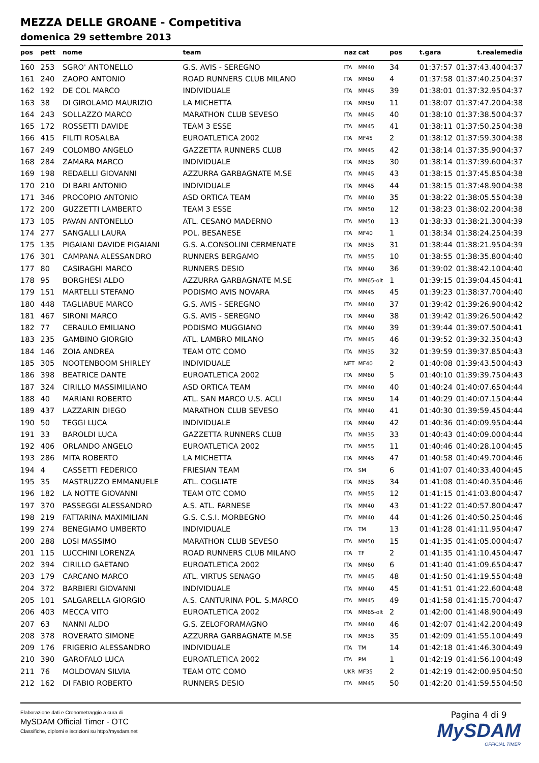MEZZA DELLE GROANE - Competitiva
domenica 29 settembre 2013
| pos | pett | nome | team | naz | cat | pos | t.gara | t.reale | media |
| --- | --- | --- | --- | --- | --- | --- | --- | --- | --- |
| 160 | 253 | SGRO' ANTONELLO | G.S. AVIS - SEREGNO | ITA | MM40 | 34 | 01:37:57 | 01:37:43.40 | 04:37 |
| 161 | 240 | ZAOPO ANTONIO | ROAD RUNNERS CLUB MILANO | ITA | MM60 | 4 | 01:37:58 | 01:37:40.25 | 04:37 |
| 162 | 192 | DE COL MARCO | INDIVIDUALE | ITA | MM45 | 39 | 01:38:01 | 01:37:32.95 | 04:37 |
| 163 | 38 | DI GIROLAMO MAURIZIO | LA MICHETTA | ITA | MM50 | 11 | 01:38:07 | 01:37:47.20 | 04:38 |
| 164 | 243 | SOLLAZZO MARCO | MARATHON CLUB SEVESO | ITA | MM45 | 40 | 01:38:10 | 01:37:38.50 | 04:37 |
| 165 | 172 | ROSSETTI DAVIDE | TEAM 3 ESSE | ITA | MM45 | 41 | 01:38:11 | 01:37:50.25 | 04:38 |
| 166 | 415 | FILITI ROSALBA | EUROATLETICA 2002 | ITA | MF45 | 2 | 01:38:12 | 01:37:59.30 | 04:38 |
| 167 | 249 | COLOMBO ANGELO | GAZZETTA RUNNERS CLUB | ITA | MM45 | 42 | 01:38:14 | 01:37:35.90 | 04:37 |
| 168 | 284 | ZAMARA MARCO | INDIVIDUALE | ITA | MM35 | 30 | 01:38:14 | 01:37:39.60 | 04:37 |
| 169 | 198 | REDAELLI GIOVANNI | AZZURRA GARBAGNATE M.SE | ITA | MM45 | 43 | 01:38:15 | 01:37:45.85 | 04:38 |
| 170 | 210 | DI BARI ANTONIO | INDIVIDUALE | ITA | MM45 | 44 | 01:38:15 | 01:37:48.90 | 04:38 |
| 171 | 346 | PROCOPIO ANTONIO | ASD ORTICA TEAM | ITA | MM40 | 35 | 01:38:22 | 01:38:05.55 | 04:38 |
| 172 | 200 | GUZZETTI LAMBERTO | TEAM 3 ESSE | ITA | MM50 | 12 | 01:38:23 | 01:38:02.20 | 04:38 |
| 173 | 105 | PAVAN ANTONELLO | ATL. CESANO MADERNO | ITA | MM50 | 13 | 01:38:33 | 01:38:21.30 | 04:39 |
| 174 | 277 | SANGALLI LAURA | POL. BESANESE | ITA | MF40 | 1 | 01:38:34 | 01:38:24.25 | 04:39 |
| 175 | 135 | PIGAIANI DAVIDE PIGAIANI | G.S. A.CONSOLINI CERMENATE | ITA | MM35 | 31 | 01:38:44 | 01:38:21.95 | 04:39 |
| 176 | 301 | CAMPANA ALESSANDRO | RUNNERS BERGAMO | ITA | MM55 | 10 | 01:38:55 | 01:38:35.80 | 04:40 |
| 177 | 80 | CASIRAGHI MARCO | RUNNERS DESIO | ITA | MM40 | 36 | 01:39:02 | 01:38:42.10 | 04:40 |
| 178 | 95 | BORGHESI ALDO | AZZURRA GARBAGNATE M.SE | ITA | MM65-olt | 1 | 01:39:15 | 01:39:04.45 | 04:41 |
| 179 | 151 | MARTELLI STEFANO | PODISMO AVIS NOVARA | ITA | MM45 | 45 | 01:39:23 | 01:38:37.70 | 04:40 |
| 180 | 448 | TAGLIABUE MARCO | G.S. AVIS - SEREGNO | ITA | MM40 | 37 | 01:39:42 | 01:39:26.90 | 04:42 |
| 181 | 467 | SIRONI MARCO | G.S. AVIS - SEREGNO | ITA | MM40 | 38 | 01:39:42 | 01:39:26.50 | 04:42 |
| 182 | 77 | CERAULO EMILIANO | PODISMO MUGGIANO | ITA | MM40 | 39 | 01:39:44 | 01:39:07.50 | 04:41 |
| 183 | 235 | GAMBINO GIORGIO | ATL. LAMBRO MILANO | ITA | MM45 | 46 | 01:39:52 | 01:39:32.35 | 04:43 |
| 184 | 146 | ZOIA ANDREA | TEAM OTC COMO | ITA | MM35 | 32 | 01:39:59 | 01:39:37.85 | 04:43 |
| 185 | 305 | NOOTENBOOM SHIRLEY | INDIVIDUALE | NET | MF40 | 2 | 01:40:08 | 01:39:43.50 | 04:43 |
| 186 | 398 | BEATRICE DANTE | EUROATLETICA 2002 | ITA | MM60 | 5 | 01:40:10 | 01:39:39.75 | 04:43 |
| 187 | 324 | CIRILLO MASSIMILIANO | ASD ORTICA TEAM | ITA | MM40 | 40 | 01:40:24 | 01:40:07.65 | 04:44 |
| 188 | 40 | MARIANI ROBERTO | ATL. SAN MARCO U.S. ACLI | ITA | MM50 | 14 | 01:40:29 | 01:40:07.15 | 04:44 |
| 189 | 437 | LAZZARIN DIEGO | MARATHON CLUB SEVESO | ITA | MM40 | 41 | 01:40:30 | 01:39:59.45 | 04:44 |
| 190 | 50 | TEGGI LUCA | INDIVIDUALE | ITA | MM40 | 42 | 01:40:36 | 01:40:09.95 | 04:44 |
| 191 | 33 | BAROLDI LUCA | GAZZETTA RUNNERS CLUB | ITA | MM35 | 33 | 01:40:43 | 01:40:09.00 | 04:44 |
| 192 | 406 | ORLANDO ANGELO | EUROATLETICA 2002 | ITA | MM55 | 11 | 01:40:46 | 01:40:28.10 | 04:45 |
| 193 | 286 | MITA ROBERTO | LA MICHETTA | ITA | MM45 | 47 | 01:40:58 | 01:40:49.70 | 04:46 |
| 194 | 4 | CASSETTI FEDERICO | FRIESIAN TEAM | ITA | SM | 6 | 01:41:07 | 01:40:33.40 | 04:45 |
| 195 | 35 | MASTRUZZO EMMANUELE | ATL. COGLIATE | ITA | MM35 | 34 | 01:41:08 | 01:40:40.35 | 04:46 |
| 196 | 182 | LA NOTTE GIOVANNI | TEAM OTC COMO | ITA | MM55 | 12 | 01:41:15 | 01:41:03.80 | 04:47 |
| 197 | 370 | PASSEGGI ALESSANDRO | A.S. ATL. FARNESE | ITA | MM40 | 43 | 01:41:22 | 01:40:57.80 | 04:47 |
| 198 | 219 | FATTARINA MAXIMILIAN | G.S. C.S.I. MORBEGNO | ITA | MM40 | 44 | 01:41:26 | 01:40:50.25 | 04:46 |
| 199 | 274 | BENEGIAMO UMBERTO | INDIVIDUALE | ITA | TM | 13 | 01:41:28 | 01:41:11.95 | 04:47 |
| 200 | 288 | LOSI MASSIMO | MARATHON CLUB SEVESO | ITA | MM50 | 15 | 01:41:35 | 01:41:05.00 | 04:47 |
| 201 | 115 | LUCCHINI LORENZA | ROAD RUNNERS CLUB MILANO | ITA | TF | 2 | 01:41:35 | 01:41:10.45 | 04:47 |
| 202 | 394 | CIRILLO GAETANO | EUROATLETICA 2002 | ITA | MM60 | 6 | 01:41:40 | 01:41:09.65 | 04:47 |
| 203 | 179 | CARCANO MARCO | ATL. VIRTUS SENAGO | ITA | MM45 | 48 | 01:41:50 | 01:41:19.55 | 04:48 |
| 204 | 372 | BARBIERI GIOVANNI | INDIVIDUALE | ITA | MM40 | 45 | 01:41:51 | 01:41:22.60 | 04:48 |
| 205 | 101 | SALGARELLA GIORGIO | A.S. CANTURINA POL. S.MARCO | ITA | MM45 | 49 | 01:41:58 | 01:41:15.70 | 04:47 |
| 206 | 403 | MECCA VITO | EUROATLETICA 2002 | ITA | MM65-olt | 2 | 01:42:00 | 01:41:48.90 | 04:49 |
| 207 | 63 | NANNI ALDO | G.S. ZELOFORAMAGNO | ITA | MM40 | 46 | 01:42:07 | 01:41:42.20 | 04:49 |
| 208 | 378 | ROVERATO SIMONE | AZZURRA GARBAGNATE M.SE | ITA | MM35 | 35 | 01:42:09 | 01:41:55.10 | 04:49 |
| 209 | 176 | FRIGERIO ALESSANDRO | INDIVIDUALE | ITA | TM | 14 | 01:42:18 | 01:41:46.30 | 04:49 |
| 210 | 390 | GAROFALO LUCA | EUROATLETICA 2002 | ITA | PM | 1 | 01:42:19 | 01:41:56.10 | 04:49 |
| 211 | 76 | MOLDOVAN SILVIA | TEAM OTC COMO | UKR | MF35 | 2 | 01:42:19 | 01:42:00.95 | 04:50 |
| 212 | 162 | DI FABIO ROBERTO | RUNNERS DESIO | ITA | MM45 | 50 | 01:42:20 | 01:41:59.55 | 04:50 |
Elaborazione dati e Cronometraggio a cura di
MySDAM Official Timer - OTC
Classifiche, diplomi e iscrizioni su http://mysdam.net
Pagina 4 di 9
MySDAM
OFFICIAL TIMER